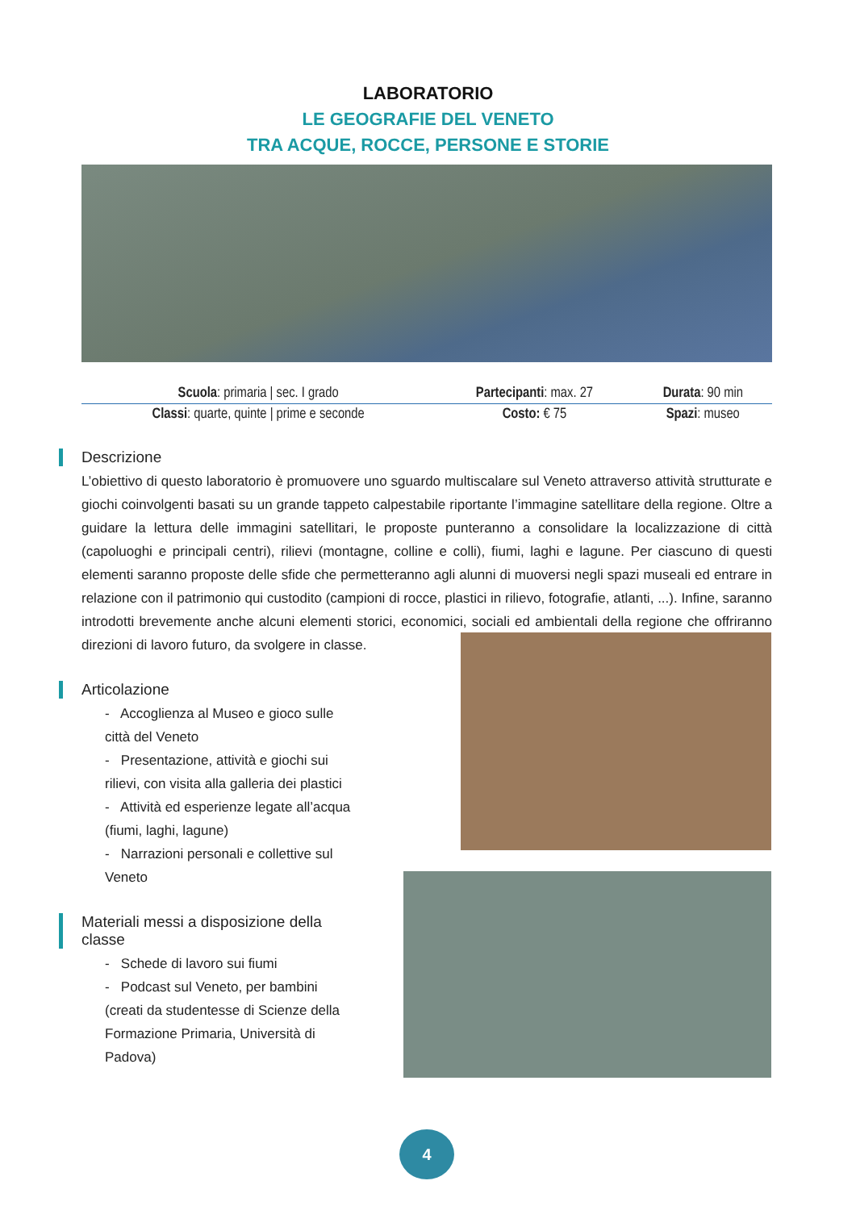LABORATORIO
LE GEOGRAFIE DEL VENETO
TRA ACQUE, ROCCE, PERSONE E STORIE
| Scuola : primaria / sec. I grado | Partecipanti : max. 27 | Durata : 90 min |
| Classi : quarte, quinte / prime e seconde | Costo: € 75 | Spazi : museo |
Descrizione
L’obiettivo di questo laboratorio è promuovere uno sguardo multiscalare sul Veneto attraverso attività strutturate e giochi coinvolgenti basati su un grande tappeto calpestabile riportante l’immagine satellitare della regione. Oltre a guidare la lettura delle immagini satellitari, le proposte punteranno a consolidare la localizzazione di città (capoluoghi e principali centri), rilievi (montagne, colline e colli), fiumi, laghi e lagune. Per ciascuno di questi elementi saranno proposte delle sfide che permetteranno agli alunni di muoversi negli spazi museali ed entrare in relazione con il patrimonio qui custodito (campioni di rocce, plastici in rilievo, fotografie, atlanti, ...). Infine, saranno introdotti brevemente anche alcuni elementi storici, economici, sociali ed ambientali della regione che offriranno direzioni di lavoro futuro, da svolgere in classe.
Articolazione
- Accoglienza al Museo e gioco sulle città del Veneto
- Presentazione, attività e giochi sui rilievi, con visita alla galleria dei plastici
- Attività ed esperienze legate all’acqua (fiumi, laghi, lagune)
- Narrazioni personali e collettive sul Veneto
Materiali messi a disposizione della classe
- Schede di lavoro sui fiumi
- Podcast sul Veneto, per bambini (creati da studentesse di Scienze della Formazione Primaria, Università di Padova)
4